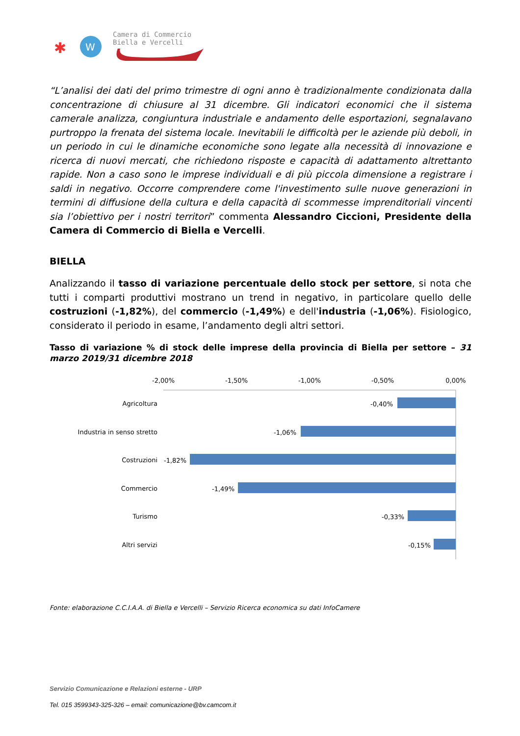✱
W
Camera di Commercio
Biella e Vercelli
“L’analisi dei dati del primo trimestre di ogni anno è tradizionalmente condizionata dalla concentrazione di chiusure al 31 dicembre. Gli indicatori economici che il sistema camerale analizza, congiuntura industriale e andamento delle esportazioni, segnalavano purtroppo la frenata del sistema locale. Inevitabili le difficoltà per le aziende più deboli, in un periodo in cui le dinamiche economiche sono legate alla necessità di innovazione e ricerca di nuovi mercati, che richiedono risposte e capacità di adattamento altrettanto rapide. Non a caso sono le imprese individuali e di più piccola dimensione a registrare i saldi in negativo. Occorre comprendere come l'investimento sulle nuove generazioni in termini di diffusione della cultura e della capacità di scommesse imprenditoriali vincenti sia l’obiettivo per i nostri territori” commenta Alessandro Ciccioni, Presidente della Camera di Commercio di Biella e Vercelli.
BIELLA
Analizzando il tasso di variazione percentuale dello stock per settore, si nota che tutti i comparti produttivi mostrano un trend in negativo, in particolare quello delle costruzioni (-1,82%), del commercio (-1,49%) e dell'industria (-1,06%). Fisiologico, considerato il periodo in esame, l’andamento degli altri settori.
Tasso di variazione % di stock delle imprese della provincia di Biella per settore – 31 marzo 2019/31 dicembre 2018
-2,00%
-1,50%
-1,00%
-0,50%
0,00%
Agricoltura
Industria in senso stretto
Costruzioni
Commercio
Turismo
Altri servizi
-0,40%
-1,06%
-1,82%
-1,49%
-0,33%
-0,15%
Fonte: elaborazione C.C.I.A.A. di Biella e Vercelli – Servizio Ricerca economica su dati InfoCamere
Servizio Comunicazione e Relazioni esterne - URP
Tel. 015 3599343-325-326 – email: comunicazione@bv.camcom.it